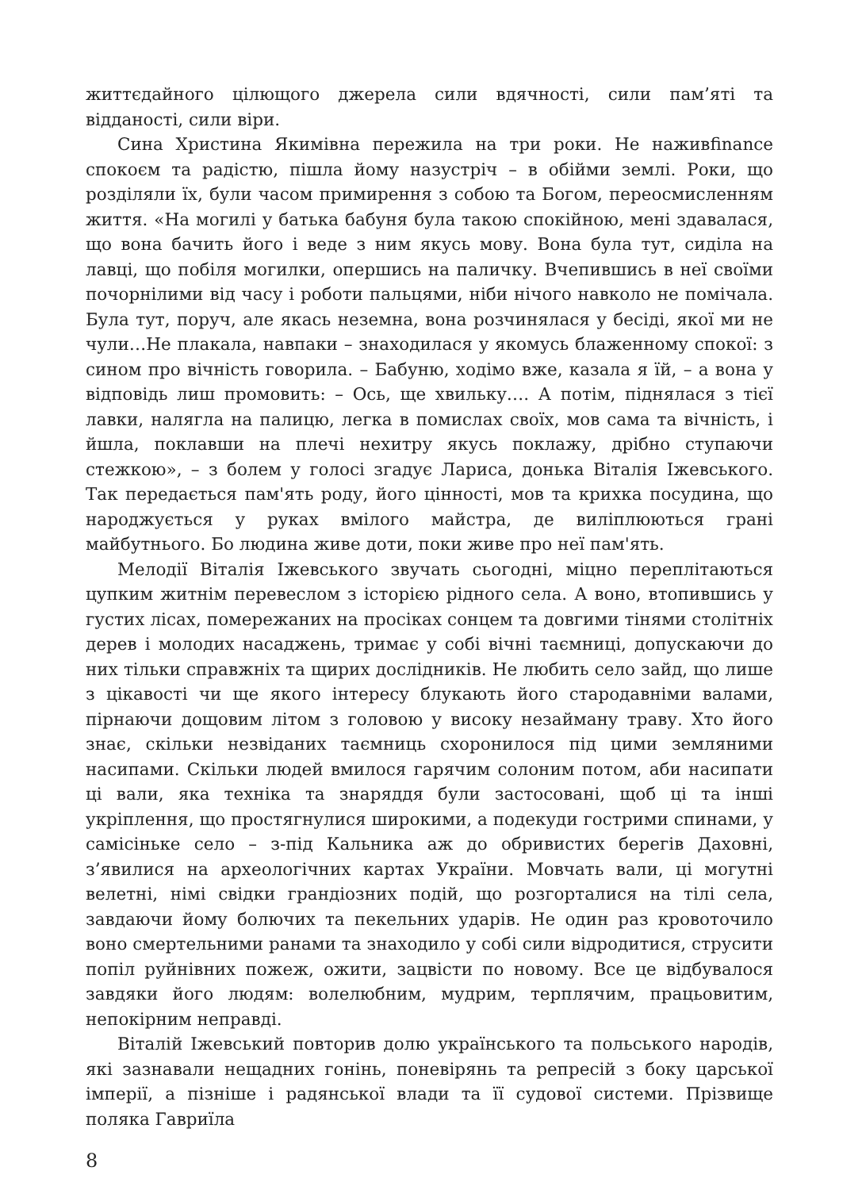життєдайного цілющого джерела сили вдячності, сили пам’яті та відданості, сили віри.
Сина Христина Якимівна пережила на три роки. Не наживfinance спокоєм та радістю, пішла йому назустріч – в обійми землі. Роки, що розділяли їх, були часом примирення з собою та Богом, переосмисленням життя. «На могилі у батька бабуня була такою спокійною, мені здавалася, що вона бачить його і веде з ним якусь мову. Вона була тут, сиділа на лавці, що побіля могилки, опершись на паличку. Вчепившись в неї своїми почорнілими від часу і роботи пальцями, ніби нічого навколо не помічала. Була тут, поруч, але якась неземна, вона розчинялася у бесіді, якої ми не чули…Не плакала, навпаки – знаходилася у якомусь блаженному спокої: з сином про вічність говорила. – Бабуню, ходімо вже, казала я їй, – а вона у відповідь лиш промовить: – Ось, ще хвильку…. А потім, піднялася з тієї лавки, налягла на палицю, легка в помислах своїх, мов сама та вічність, і йшла, поклавши на плечі нехитру якусь поклажу, дрібно ступаючи стежкою», – з болем у голосі згадує Лариса, донька Віталія Іжевського. Так передається пам'ять роду, його цінності, мов та крихка посудина, що народжується у руках вмілого майстра, де виліплюються грані майбутнього. Бо людина живе доти, поки живе про неї пам'ять.
Мелодії Віталія Іжевського звучать сьогодні, міцно переплітаються цупким житнім перевеслом з історією рідного села. А воно, втопившись у густих лісах, помережаних на просіках сонцем та довгими тінями столітніх дерев і молодих насаджень, тримає у собі вічні таємниці, допускаючи до них тільки справжніх та щирих дослідників. Не любить село зайд, що лише з цікавості чи ще якого інтересу блукають його стародавніми валами, пірнаючи дощовим літом з головою у високу незайману траву. Хто його знає, скільки незвіданих таємниць схоронилося під цими земляними насипами. Скільки людей вмилося гарячим солоним потом, аби насипати ці вали, яка техніка та знаряддя були застосовані, щоб ці та інші укріплення, що простягнулися широкими, а подекуди гострими спинами, у самісіньке село – з-під Кальника аж до обривистих берегів Даховні, з’явилися на археологічних картах України. Мовчать вали, ці могутні велетні, німі свідки грандіозних подій, що розгорталися на тілі села, завдаючи йому болючих та пекельних ударів. Не один раз кровоточило воно смертельними ранами та знаходило у собі сили відродитися, струсити попіл руйнівних пожеж, ожити, зацвісти по новому. Все це відбувалося завдяки його людям: волелюбним, мудрим, терплячим, працьовитим, непокірним неправді.
Віталій Іжевський повторив долю українського та польського народів, які зазнавали нещадних гонінь, поневірянь та репресій з боку царської імперії, а пізніше і радянської влади та її судової системи. Прізвище поляка Гавриїла
8